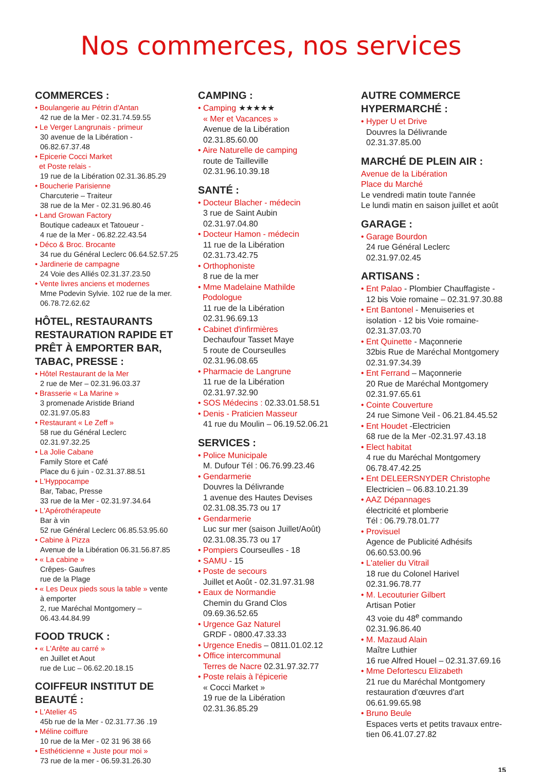Nos commerces, nos services
COMMERCES :
• Boulangerie au Pétrin d'Antan
42 rue de la Mer - 02.31.74.59.55
• Le Verger Langrunais - primeur
30 avenue de la Libération -
06.82.67.37.48
• Epicerie Cocci Market
et Poste relais -
19 rue de la Libération 02.31.36.85.29
• Boucherie Parisienne
Charcuterie – Traiteur
38 rue de la Mer - 02.31.96.80.46
• Land Growan Factory
Boutique cadeaux et Tatoueur -
4 rue de la Mer - 06.82.22.43.54
• Déco & Broc. Brocante
34 rue du Général Leclerc 06.64.52.57.25
• Jardinerie de campagne
24 Voie des Alliés 02.31.37.23.50
• Vente livres anciens et modernes
Mme Podevin Sylvie. 102 rue de la mer.
06.78.72.62.62
HÔTEL, RESTAURANTS RESTAURATION RAPIDE ET PRÊT À EMPORTER BAR, TABAC, PRESSE :
• Hôtel Restaurant de la Mer
2 rue de Mer – 02.31.96.03.37
• Brasserie « La Marine »
3 promenade Aristide Briand
02.31.97.05.83
• Restaurant « Le Zeff »
58 rue du Général Leclerc
02.31.97.32.25
• La Jolie Cabane
Family Store et Café
Place du 6 juin - 02.31.37.88.51
• L'Hyppocampe
Bar, Tabac, Presse
33 rue de la Mer - 02.31.97.34.64
• L'Apérothérapeute
Bar à vin
52 rue Général Leclerc 06.85.53.95.60
• Cabine à Pizza
Avenue de la Libération 06.31.56.87.85
• « La cabine »
Crêpes- Gaufres
rue de la Plage
• « Les Deux pieds sous la table » vente
à emporter
2, rue Maréchal Montgomery –
06.43.44.84.99
FOOD TRUCK :
• « L'Arête au carré »
en Juillet et Aout
rue de Luc – 06.62.20.18.15
COIFFEUR INSTITUT DE BEAUTÉ :
• L'Atelier 45
45b rue de la Mer - 02.31.77.36 .19
• Méline coiffure
10 rue de la Mer - 02 31 96 38 66
• Esthéticienne « Juste pour moi »
73 rue de la mer - 06.59.31.26.30
CAMPING :
• Camping ★★★★★
« Mer et Vacances »
Avenue de la Libération
02.31.85.60.00
• Aire Naturelle de camping
route de Tailleville
02.31.96.10.39.18
SANTÉ :
• Docteur Blacher - médecin
3 rue de Saint Aubin
02.31.97.04.80
• Docteur Hamon - médecin
11 rue de la Libération
02.31.73.42.75
• Orthophoniste
8 rue de la mer
• Mme Madelaine Mathilde
Podologue
11 rue de la Libération
02.31.96.69.13
• Cabinet d'infirmières
Dechaufour Tasset Maye
5 route de Courseulles
02.31.96.08.65
• Pharmacie de Langrune
11 rue de la Libération
02.31.97.32.90
• SOS Médecins : 02.33.01.58.51
• Denis - Praticien Masseur
41 rue du Moulin – 06.19.52.06.21
SERVICES :
• Police Municipale
M. Dufour Tél : 06.76.99.23.46
• Gendarmerie
Douvres la Délivrande
1 avenue des Hautes Devises
02.31.08.35.73 ou 17
• Gendarmerie
Luc sur mer (saison Juillet/Août)
02.31.08.35.73 ou 17
• Pompiers Courseulles - 18
• SAMU - 15
• Poste de secours
Juillet et Août - 02.31.97.31.98
• Eaux de Normandie
Chemin du Grand Clos
09.69.36.52.65
• Urgence Gaz Naturel
GRDF - 0800.47.33.33
• Urgence Enedis – 0811.01.02.12
• Office intercommunal
Terres de Nacre 02.31.97.32.77
• Poste relais à l'épicerie
« Cocci Market »
19 rue de la Libération
02.31.36.85.29
AUTRE COMMERCE HYPERMARCHÉ :
• Hyper U et Drive
Douvres la Délivrande
02.31.37.85.00
MARCHÉ DE PLEIN AIR :
Avenue de la Libération
Place du Marché
Le vendredi matin toute l'année
Le lundi matin en saison juillet et août
GARAGE :
• Garage Bourdon
24 rue Général Leclerc
02.31.97.02.45
ARTISANS :
• Ent Palao - Plombier Chauffagiste -
12 bis Voie romaine – 02.31.97.30.88
• Ent Bantonel - Menuiseries et
isolation - 12 bis Voie romaine-
02.31.37.03.70
• Ent Quinette - Maçonnerie
32bis Rue de Maréchal Montgomery
02.31.97.34.39
• Ent Ferrand – Maçonnerie
20 Rue de Maréchal Montgomery
02.31.97.65.61
• Cointe Couverture
24 rue Simone Veil - 06.21.84.45.52
• Ent Houdet -Electricien
68 rue de la Mer -02.31.97.43.18
• Elect habitat
4 rue du Maréchal Montgomery
06.78.47.42.25
• Ent DELEERSNYDER Christophe
Electricien – 06.83.10.21.39
• AAZ Dépannages
électricité et plomberie
Tél : 06.79.78.01.77
• Provisuel
Agence de Publicité Adhésifs
06.60.53.00.96
• L'atelier du Vitrail
18 rue du Colonel Harivel
02.31.96.78.77
• M. Lecouturier Gilbert
Artisan Potier
43 voie du 48<sup>e</sup> commando
02.31.96.86.40
• M. Mazaud Alain
Maître Luthier
16 rue Alfred Houel – 02.31.37.69.16
• Mme Defortescu Elizabeth
21 rue du Maréchal Montgomery
restauration d'œuvres d'art
06.61.99.65.98
• Bruno Beule
Espaces verts et petits travaux entre-
tien 06.41.07.27.82
15